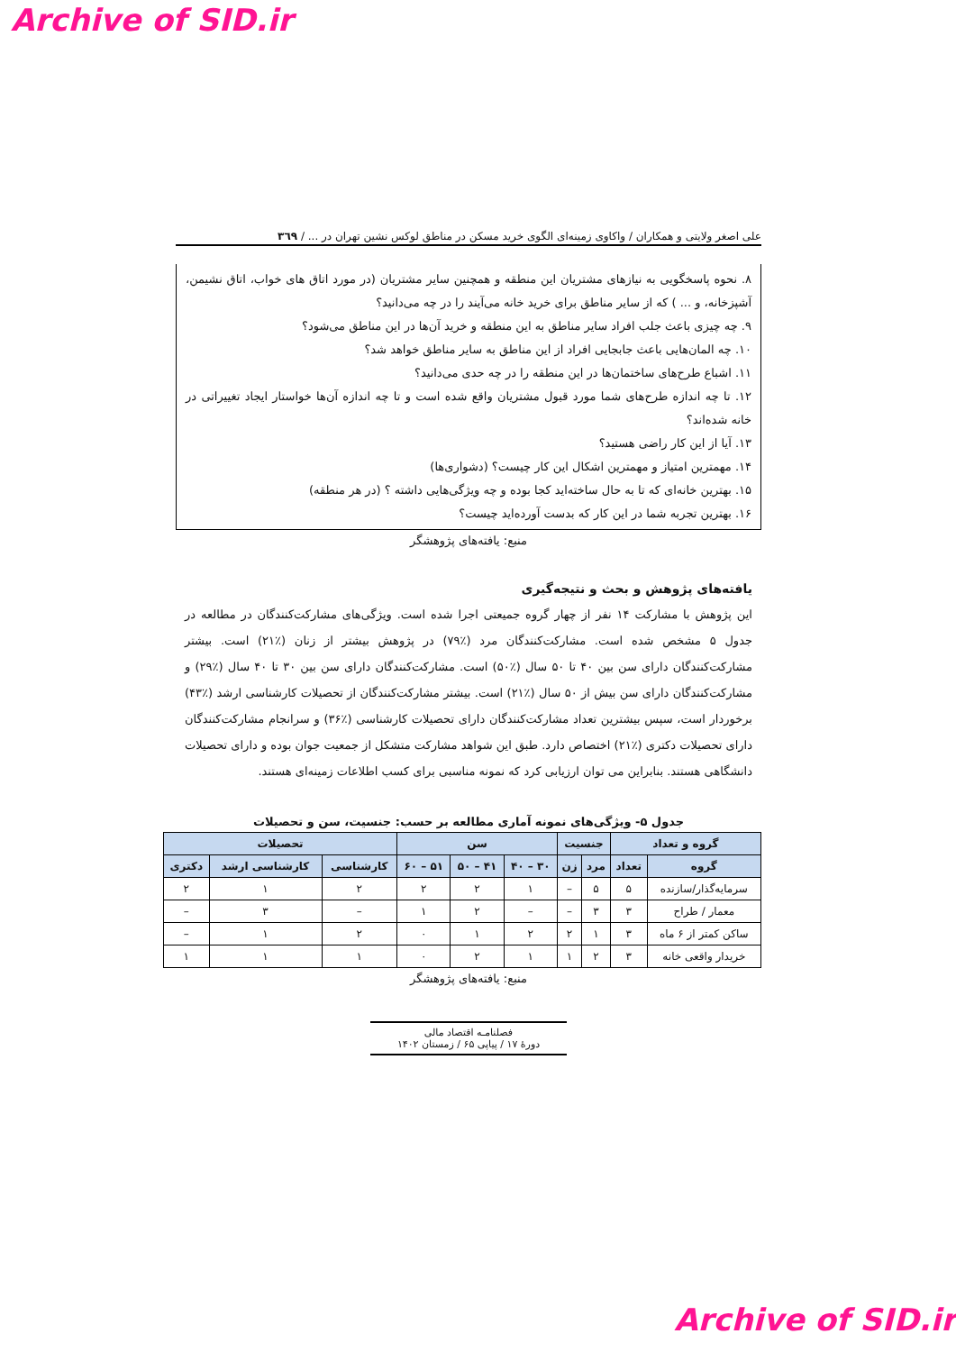Archive of SID.ir
علی اصغر ولایتی و همکاران / واکاوی زمینه‌ای الگوی خرید مسکن در مناطق لوکس نشین تهران در ... / ۳٦۹
٨. نحوه پاسخگویی به نیازهای مشتریان این منطقه و همچنین سایر مشتریان (در مورد اتاق های خواب، اتاق نشیمن، آشپزخانه، و ... ) که از سایر مناطق برای خرید خانه می‌آیند را در چه می‌دانید؟
٩. چه چیزی باعث جلب افراد سایر مناطق به این منطقه و خرید آن‌ها در این مناطق می‌شود؟
١٠. چه المان‌هایی باعث جابجایی افراد از این مناطق به سایر مناطق خواهد شد؟
١١. اشباع طرح‌های ساختمان‌ها در این منطقه را در چه حدی می‌دانید؟
١٢. تا چه اندازه طرح‌های شما مورد قبول مشتریان واقع شده است و تا چه اندازه آن‌ها خواستار ایجاد تغییراتی در خانه شده‌اند؟
١٣. آیا از این کار راضی هستید؟
١۴. مهمترین امتیاز و مهمترین اشکال این کار چیست؟ (دشواری‌ها)
١۵. بهترین خانه‌ای که تا به حال ساخته‌اید کجا بوده و چه ویژگی‌هایی داشته ؟ (در هر منطقه)
١۶. بهترین تجربه شما در این کار که بدست آورده‌اید چیست؟
منبع: یافته‌های پژوهشگر
یافته‌های پژوهش و بحث و نتیجه‌گیری
این پژوهش با مشارکت ١۴ نفر از چهار گروه جمیعتی اجرا شده است. ویژگی‌های مشارکت‌کنندگان در مطالعه در جدول ۵ مشخص شده است. مشارکت‌کنندگان مرد (٪٧٩) در پژوهش بیشتر از زنان (٪٢١) است. بیشتر مشارکت‌کنندگان دارای سن بین ۴٠ تا ۵٠ سال (٪۵٠) است. مشارکت‌کنندگان دارای سن بین ٣٠ تا ۴٠ سال (٪٢٩) و مشارکت‌کنندگان دارای سن بیش از ۵٠ سال (٪٢١) است. بیشتر مشارکت‌کنندگان از تحصیلات کارشناسی ارشد (٪۴٣) برخوردار است، سپس بیشترین تعداد مشارکت‌کنندگان دارای تحصیلات کارشناسی (٪٣۶) و سرانجام مشارکت‌کنندگان دارای تحصیلات دکتری (٪٢١) اختصاص دارد. طبق این شواهد مشارکت متشکل از جمعیت جوان بوده و دارای تحصیلات دانشگاهی هستند. بنابراین می توان ارزیابی کرد که نمونه مناسبی برای کسب اطلاعات زمینه‌ای هستند.
جدول ۵- ویژگی‌های نمونه آماری مطالعه بر حسب: جنسیت، سن و تحصیلات
| گروه و تعداد | | جنسیت | | سن | | | تحصیلات | | |
| --- | --- | --- | --- | --- | --- | --- | --- | --- | --- |
| گروه | تعداد | مرد | زن | ٣٠ – ۴٠ | ۴١ – ۵٠ | ۵١ – ۶٠ | کارشناسی | کارشناسی ارشد | دکتری |
| سرمایه‌گذار/سازنده | ۵ | ۵ | – | ١ | ٢ | ٢ | ٢ | ١ | ٢ |
| معمار / طراح | ٣ | ٣ | – | – | ٢ | ١ | – | ٣ | – |
| ساکن کمتر از ۶ ماه | ٣ | ١ | ٢ | ٢ | ١ | ٠ | ٢ | ١ | – |
| خریدار واقعی خانه | ٣ | ٢ | ١ | ١ | ٢ | ٠ | ١ | ١ | ١ |
منبع: یافته‌های پژوهشگر
فصلنامـه اقتصاد مالی
دورۀ ١٧ / پیاپی ۶۵ / زمستان ١۴٠٢
Archive of SID.ir